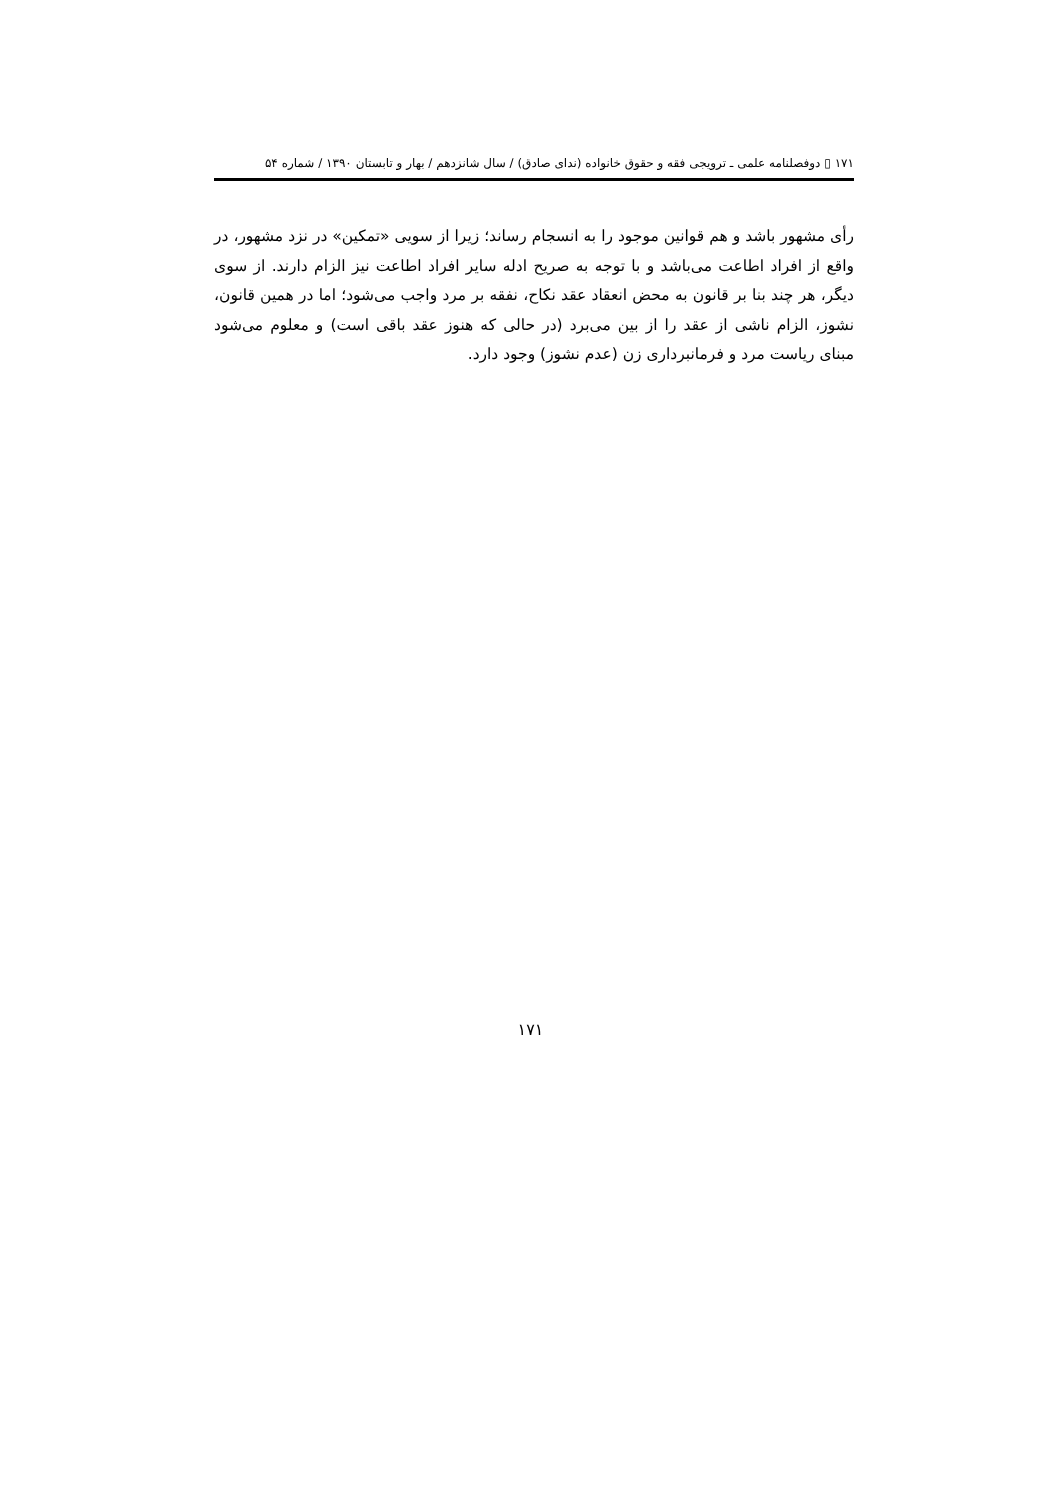۱۷۱ ▯ دوفصلنامه علمی ـ ترویجی فقه و حقوق خانواده (ندای صادق) / سال شانزدهم / بهار و تابستان ۱۳۹۰ / شماره ۵۴
رأی مشهور باشد و هم قوانین موجود را به انسجام رساند؛ زیرا از سویی «تمکین» در نزد مشهور، در واقع از افراد اطاعت می‌باشد و با توجه به صریح ادله سایر افراد اطاعت نیز الزام دارند. از سوی دیگر، هر چند بنا بر قانون به محض انعقاد عقد نکاح، نفقه بر مرد واجب می‌شود؛ اما در همین قانون، نشوز، الزام ناشی از عقد را از بین می‌برد (در حالی که هنوز عقد باقی است) و معلوم می‌شود مبنای ریاست مرد و فرمانبرداری زن (عدم نشوز) وجود دارد.
۱۷۱